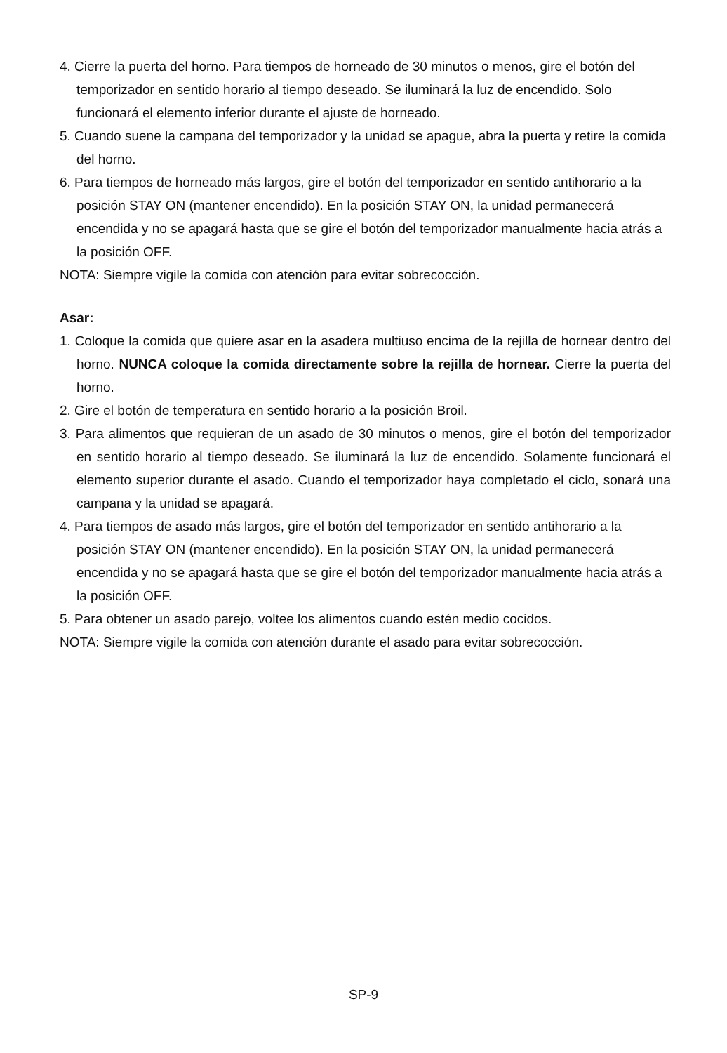4. Cierre la puerta del horno. Para tiempos de horneado de 30 minutos o menos, gire el botón del temporizador en sentido horario al tiempo deseado. Se iluminará la luz de encendido. Solo funcionará el elemento inferior durante el ajuste de horneado.
5. Cuando suene la campana del temporizador y la unidad se apague, abra la puerta y retire la comida del horno.
6. Para tiempos de horneado más largos, gire el botón del temporizador en sentido antihorario a la posición STAY ON (mantener encendido). En la posición STAY ON, la unidad permanecerá encendida y no se apagará hasta que se gire el botón del temporizador manualmente hacia atrás a la posición OFF.
NOTA: Siempre vigile la comida con atención para evitar sobrecocción.
Asar:
1. Coloque la comida que quiere asar en la asadera multiuso encima de la rejilla de hornear dentro del horno. NUNCA coloque la comida directamente sobre la rejilla de hornear. Cierre la puerta del horno.
2. Gire el botón de temperatura en sentido horario a la posición Broil.
3. Para alimentos que requieran de un asado de 30 minutos o menos, gire el botón del temporizador en sentido horario al tiempo deseado. Se iluminará la luz de encendido. Solamente funcionará el elemento superior durante el asado. Cuando el temporizador haya completado el ciclo, sonará una campana y la unidad se apagará.
4. Para tiempos de asado más largos, gire el botón del temporizador en sentido antihorario a la posición STAY ON (mantener encendido). En la posición STAY ON, la unidad permanecerá encendida y no se apagará hasta que se gire el botón del temporizador manualmente hacia atrás a la posición OFF.
5. Para obtener un asado parejo, voltee los alimentos cuando estén medio cocidos.
NOTA: Siempre vigile la comida con atención durante el asado para evitar sobrecocción.
SP-9